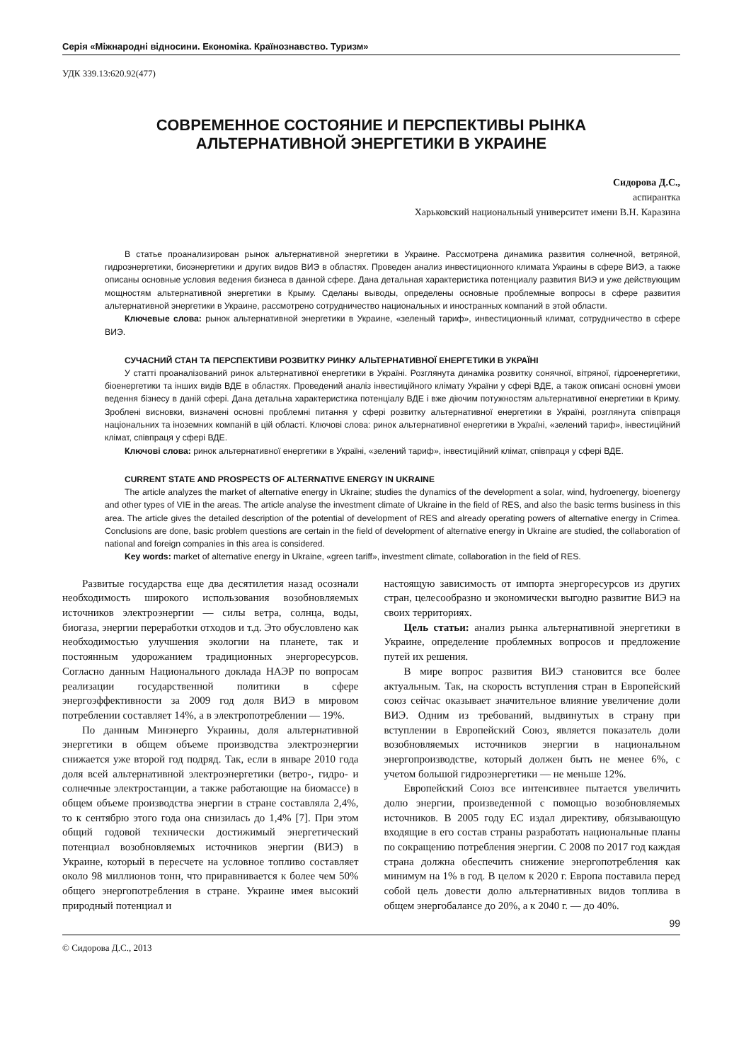Серія «Міжнародні відносини. Економіка. Країнознавство. Туризм»
УДК 339.13:620.92(477)
СОВРЕМЕННОЕ СОСТОЯНИЕ И ПЕРСПЕКТИВЫ РЫНКА
АЛЬТЕРНАТИВНОЙ ЭНЕРГЕТИКИ В УКРАИНЕ
Сидорова Д.С.,
аспирантка
Харьковский национальный университет имени В.Н. Каразина
В статье проанализирован рынок альтернативной энергетики в Украине. Рассмотрена динамика развития солнечной, ветряной, гидроэнергетики, биоэнергетики и других видов ВИЭ в областях. Проведен анализ инвестиционного климата Украины в сфере ВИЭ, а также описаны основные условия ведения бизнеса в данной сфере. Дана детальная характеристика потенциалу развития ВИЭ и уже действующим мощностям альтернативной энергетики в Крыму. Сделаны выводы, определены основные проблемные вопросы в сфере развития альтернативной энергетики в Украине, рассмотрено сотрудничество национальных и иностранных компаний в этой области.
Ключевые слова: рынок альтернативной энергетики в Украине, «зеленый тариф», инвестиционный климат, сотрудничество в сфере ВИЭ.
СУЧАСНИЙ СТАН ТА ПЕРСПЕКТИВИ РОЗВИТКУ РИНКУ АЛЬТЕРНАТИВНОЇ ЕНЕРГЕТИКИ В УКРАЇНІ
У статті проаналізований ринок альтернативної енергетики в Україні. Розглянута динаміка розвитку сонячної, вітряної, гідроенергетики, біоенергетики та інших видів ВДЕ в областях. Проведений аналіз інвестиційного клімату України у сфері ВДЕ, а також описані основні умови ведення бізнесу в даній сфері. Дана детальна характеристика потенціалу ВДЕ і вже діючим потужностям альтернативної енергетики в Криму. Зроблені висновки, визначені основні проблемні питання у сфері розвитку альтернативної енергетики в Україні, розглянута співпраця національних та іноземних компаній в цій області. Ключові слова: ринок альтернативної енергетики в Україні, «зелений тариф», інвестиційний клімат, співпраця у сфері ВДЕ.
Ключові слова: ринок альтернативної енергетики в Україні, «зелений тариф», інвестиційний клімат, співпраця у сфері ВДЕ.
CURRENT STATE AND PROSPECTS OF ALTERNATIVE ENERGY IN UKRAINE
The article analyzes the market of alternative energy in Ukraine; studies the dynamics of the development a solar, wind, hydroenergy, bioenergy and other types of VIE in the areas. The article analyse the investment climate of Ukraine in the field of RES, and also the basic terms business in this area. The article gives the detailed description of the potential of development of RES and already operating powers of alternative energy in Crimea. Conclusions are done, basic problem questions are certain in the field of development of alternative energy in Ukraine are studied, the collaboration of national and foreign companies in this area is considered.
Key words: market of alternative energy in Ukraine, «green tariff», investment climate, collaboration in the field of RES.
Развитые государства еще два десятилетия назад осознали необходимость широкого использования возобновляемых источников электроэнергии — силы ветра, солнца, воды, биогаза, энергии переработки отходов и т.д. Это обусловлено как необходимостью улучшения экологии на планете, так и постоянным удорожанием традиционных энергоресурсов. Согласно данным Национального доклада НАЭР по вопросам реализации государственной политики в сфере энергоэффективности за 2009 год доля ВИЭ в мировом потреблении составляет 14%, а в электропотреблении — 19%.
По данным Минэнерго Украины, доля альтернативной энергетики в общем объеме производства электроэнергии снижается уже второй год подряд. Так, если в январе 2010 года доля всей альтернативной электроэнергетики (ветро-, гидро- и солнечные электростанции, а также работающие на биомассе) в общем объеме производства энергии в стране составляла 2,4%, то к сентябрю этого года она снизилась до 1,4% [7]. При этом общий годовой технически достижимый энергетический потенциал возобновляемых источников энергии (ВИЭ) в Украине, который в пересчете на условное топливо составляет около 98 миллионов тонн, что приравнивается к более чем 50% общего энергопотребления в стране. Украине имея высокий природный потенциал и
настоящую зависимость от импорта энергоресурсов из других стран, целесообразно и экономически выгодно развитие ВИЭ на своих территориях.
Цель статьи: анализ рынка альтернативной энергетики в Украине, определение проблемных вопросов и предложение путей их решения.
В мире вопрос развития ВИЭ становится все более актуальным. Так, на скорость вступления стран в Европейский союз сейчас оказывает значительное влияние увеличение доли ВИЭ. Одним из требований, выдвинутых в страну при вступлении в Европейский Союз, является показатель доли возобновляемых источников энергии в национальном энергопроизводстве, который должен быть не менее 6%, с учетом большой гидроэнергетики — не меньше 12%.
Европейский Союз все интенсивнее пытается увеличить долю энергии, произведенной с помощью возобновляемых источников. В 2005 году ЕС издал директиву, обязывающую входящие в его состав страны разработать национальные планы по сокращению потребления энергии. С 2008 по 2017 год каждая страна должна обеспечить снижение энергопотребления как минимум на 1% в год. В целом к 2020 г. Европа поставила перед собой цель довести долю альтернативных видов топлива в общем энергобалансе до 20%, а к 2040 г. — до 40%.
99
© Сидорова Д.С., 2013